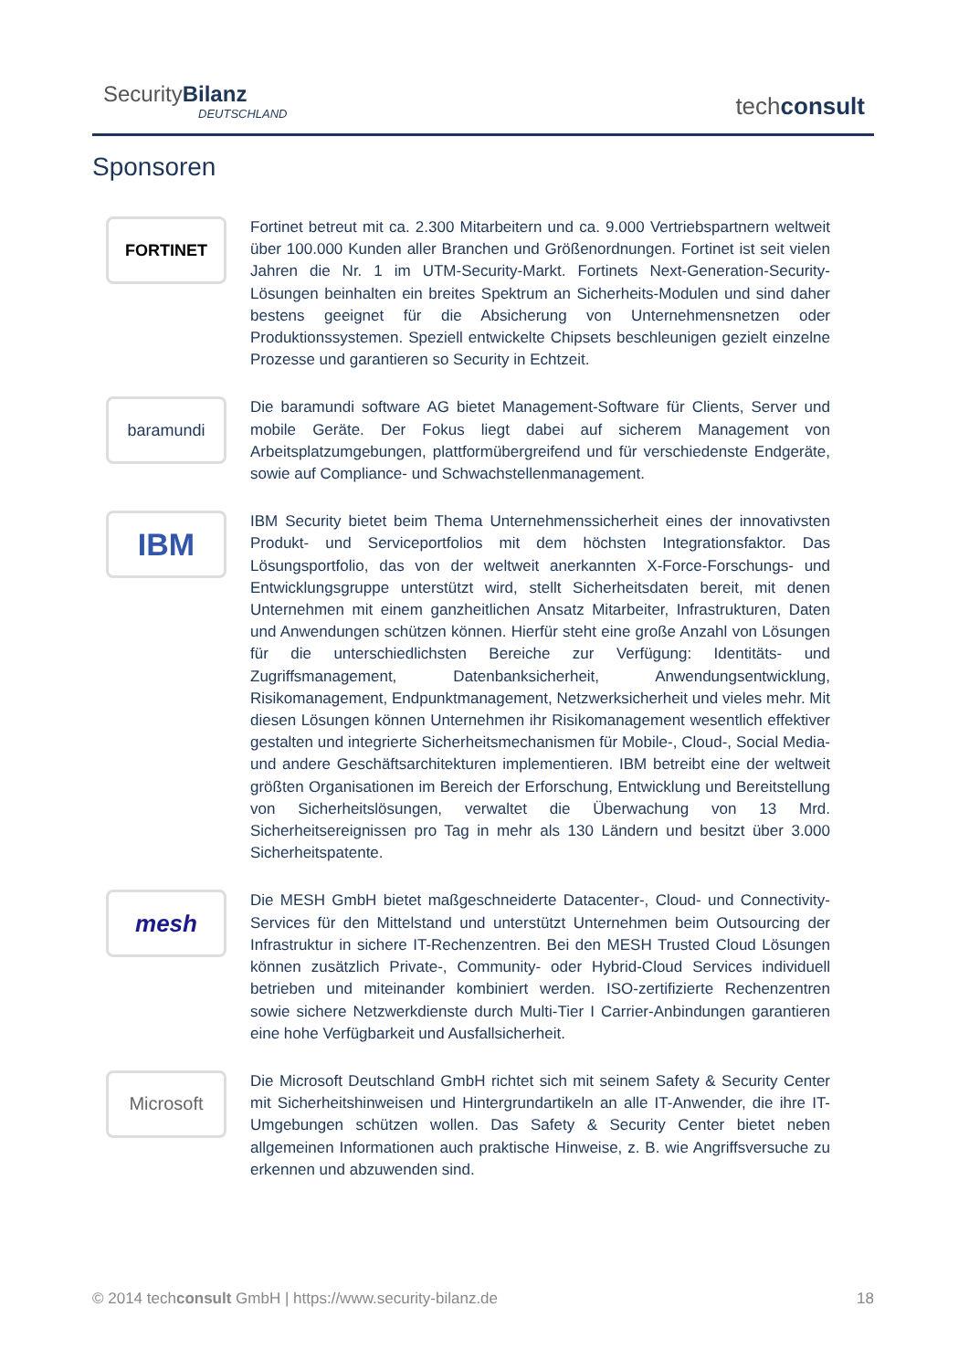SecurityBilanz
DEUTSCHLAND
techconsult
Sponsoren
FORTINET
Fortinet betreut mit ca. 2.300 Mitarbeitern und ca. 9.000 Vertriebspartnern weltweit über 100.000 Kunden aller Branchen und Größenordnungen. Fortinet ist seit vielen Jahren die Nr. 1 im UTM-Security-Markt. Fortinets Next-Generation-Security-Lösungen beinhalten ein breites Spektrum an Sicherheits-Modulen und sind daher bestens geeignet für die Absicherung von Unternehmensnetzen oder Produktionssystemen. Speziell entwickelte Chipsets beschleunigen gezielt einzelne Prozesse und garantieren so Security in Echtzeit.
baramundi
Die baramundi software AG bietet Management-Software für Clients, Server und mobile Geräte. Der Fokus liegt dabei auf sicherem Management von Arbeitsplatzumgebungen, plattformübergreifend und für verschiedenste Endgeräte, sowie auf Compliance- und Schwachstellenmanagement.
IBM
IBM Security bietet beim Thema Unternehmenssicherheit eines der innovativsten Produkt- und Serviceportfolios mit dem höchsten Integrationsfaktor. Das Lösungsportfolio, das von der weltweit anerkannten X-Force-Forschungs- und Entwicklungsgruppe unterstützt wird, stellt Sicherheitsdaten bereit, mit denen Unternehmen mit einem ganzheitlichen Ansatz Mitarbeiter, Infrastrukturen, Daten und Anwendungen schützen können. Hierfür steht eine große Anzahl von Lösungen für die unterschiedlichsten Bereiche zur Verfügung: Identitäts- und Zugriffsmanagement, Datenbanksicherheit, Anwendungsentwicklung, Risikomanagement, Endpunktmanagement, Netzwerksicherheit und vieles mehr. Mit diesen Lösungen können Unternehmen ihr Risikomanagement wesentlich effektiver gestalten und integrierte Sicherheitsmechanismen für Mobile-, Cloud-, Social Media- und andere Geschäftsarchitekturen implementieren. IBM betreibt eine der weltweit größten Organisationen im Bereich der Erforschung, Entwicklung und Bereitstellung von Sicherheitslösungen, verwaltet die Überwachung von 13 Mrd. Sicherheitsereignissen pro Tag in mehr als 130 Ländern und besitzt über 3.000 Sicherheitspatente.
mesh
Die MESH GmbH bietet maßgeschneiderte Datacenter-, Cloud- und Connectivity-Services für den Mittelstand und unterstützt Unternehmen beim Outsourcing der Infrastruktur in sichere IT-Rechenzentren. Bei den MESH Trusted Cloud Lösungen können zusätzlich Private-, Community- oder Hybrid-Cloud Services individuell betrieben und miteinander kombiniert werden. ISO-zertifizierte Rechenzentren sowie sichere Netzwerkdienste durch Multi-Tier I Carrier-Anbindungen garantieren eine hohe Verfügbarkeit und Ausfallsicherheit.
Microsoft
Die Microsoft Deutschland GmbH richtet sich mit seinem Safety & Security Center mit Sicherheitshinweisen und Hintergrundartikeln an alle IT-Anwender, die ihre IT-Umgebungen schützen wollen. Das Safety & Security Center bietet neben allgemeinen Informationen auch praktische Hinweise, z. B. wie Angriffsversuche zu erkennen und abzuwenden sind.
© 2014 techconsult GmbH | https://www.security-bilanz.de 18